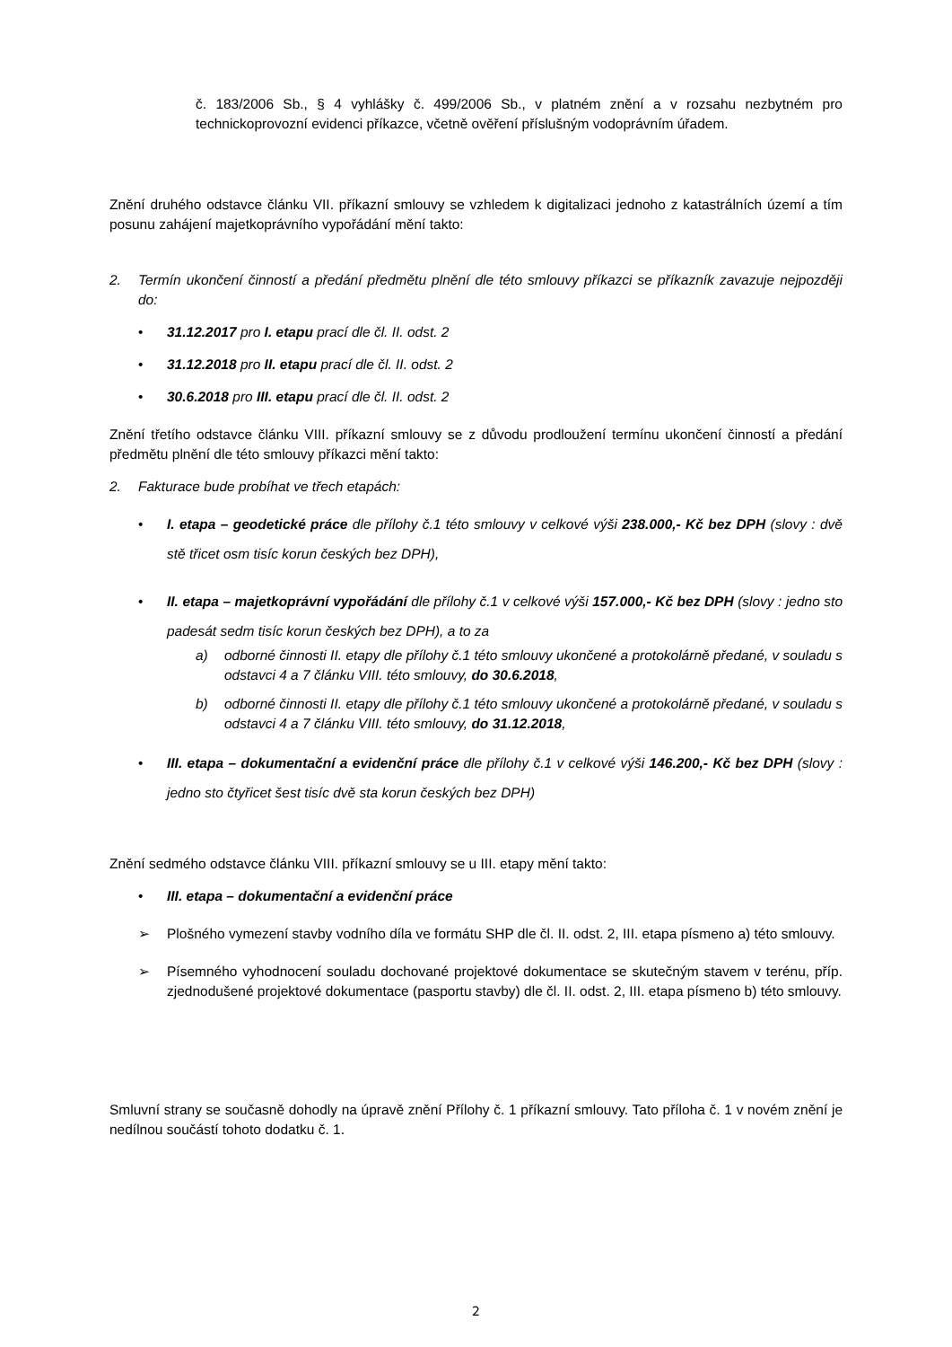č. 183/2006 Sb., § 4 vyhlášky č. 499/2006 Sb., v platném znění a v rozsahu nezbytném pro technickoprovozní evidenci příkazce, včetně ověření příslušným vodoprávním úřadem.
Znění druhého odstavce článku VII. příkazní smlouvy se vzhledem k digitalizaci jednoho z katastrálních území a tím posunu zahájení majetkoprávního vypořádání mění takto:
2. Termín ukončení činností a předání předmětu plnění dle této smlouvy příkazci se příkazník zavazuje nejpozději do:
• 31.12.2017 pro I. etapu prací dle čl. II. odst. 2
• 31.12.2018 pro II. etapu prací dle čl. II. odst. 2
• 30.6.2018 pro III. etapu prací dle čl. II. odst. 2
Znění třetího odstavce článku VIII. příkazní smlouvy se z důvodu prodloužení termínu ukončení činností a předání předmětu plnění dle této smlouvy příkazci mění takto:
2. Fakturace bude probíhat ve třech etapách:
• I. etapa – geodetické práce dle přílohy č.1 této smlouvy v celkové výši 238.000,- Kč bez DPH (slovy : dvě stě třicet osm tisíc korun českých bez DPH),
• II. etapa – majetkoprávní vypořádání dle přílohy č.1 v celkové výši 157.000,- Kč bez DPH (slovy : jedno sto padesát sedm tisíc korun českých bez DPH), a to za
a) odborné činnosti II. etapy dle přílohy č.1 této smlouvy ukončené a protokolárně předané, v souladu s odstavci 4 a 7 článku VIII. této smlouvy, do 30.6.2018,
b) odborné činnosti II. etapy dle přílohy č.1 této smlouvy ukončené a protokolárně předané, v souladu s odstavci 4 a 7 článku VIII. této smlouvy, do 31.12.2018,
• III. etapa – dokumentační a evidenční práce dle přílohy č.1 v celkové výši 146.200,- Kč bez DPH (slovy : jedno sto čtyřicet šest tisíc dvě sta korun českých bez DPH)
Znění sedmého odstavce článku VIII. příkazní smlouvy se u III. etapy mění takto:
• III. etapa – dokumentační a evidenční práce
➢ Plošného vymezení stavby vodního díla ve formátu SHP dle čl. II. odst. 2, III. etapa písmeno a) této smlouvy.
➢ Písemného vyhodnocení souladu dochované projektové dokumentace se skutečným stavem v terénu, příp. zjednodušené projektové dokumentace (pasportu stavby) dle čl. II. odst. 2, III. etapa písmeno b) této smlouvy.
Smluvní strany se současně dohodly na úpravě znění Přílohy č. 1 příkazní smlouvy. Tato příloha č. 1 v novém znění je nedílnou součástí tohoto dodatku č. 1.
2